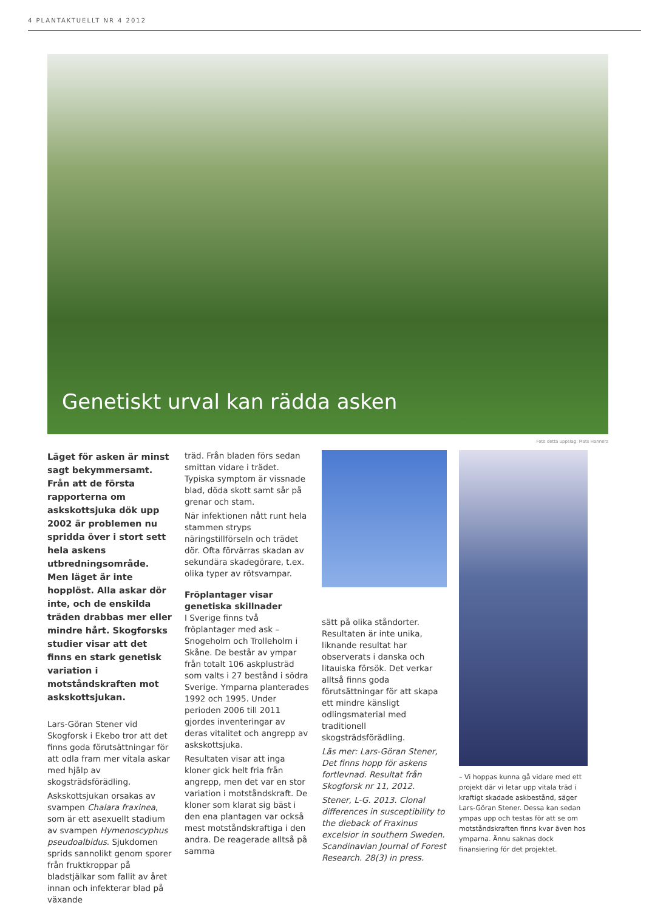4 PLANTAKTUELLT NR 4 2012
Genetiskt urval kan rädda asken
Foto detta uppslag: Mats Hannerz
Läget för asken är minst sagt bekymmersamt. Från att de första rapporterna om askskottsjuka dök upp 2002 är problemen nu spridda över i stort sett hela askens utbredningsområde. Men läget är inte hopplöst. Alla askar dör inte, och de enskilda träden drabbas mer eller mindre hårt. Skogforsks studier visar att det finns en stark genetisk variation i motståndskraften mot askskottsjukan.
Lars-Göran Stener vid Skogforsk i Ekebo tror att det finns goda förutsättningar för att odla fram mer vitala askar med hjälp av skogsträdsförädling.
Askskottsjukan orsakas av svampen Chalara fraxinea, som är ett asexuellt stadium av svampen Hymenoscyphus pseudoalbidus. Sjukdomen sprids sannolikt genom sporer från fruktkroppar på bladstjälkar som fallit av året innan och infekterar blad på växande
träd. Från bladen förs sedan smittan vidare i trädet. Typiska symptom är vissnade blad, döda skott samt sår på grenar och stam.
När infektionen nått runt hela stammen stryps näringstillförseln och trädet dör. Ofta förvärras skadan av sekundära skadegörare, t.ex. olika typer av rötsvampar.
Fröplantager visar genetiska skillnader
I Sverige finns två fröplantager med ask – Snogeholm och Trolleholm i Skåne. De består av ympar från totalt 106 askplusträd som valts i 27 bestånd i södra Sverige. Ymparna planterades 1992 och 1995. Under perioden 2006 till 2011 gjordes inventeringar av deras vitalitet och angrepp av askskottsjuka.
Resultaten visar att inga kloner gick helt fria från angrepp, men det var en stor variation i motståndskraft. De kloner som klarat sig bäst i den ena plantagen var också mest motståndskraftiga i den andra. De reagerade alltså på samma
sätt på olika ståndorter. Resultaten är inte unika, liknande resultat har observerats i danska och litauiska försök. Det verkar alltså finns goda förutsättningar för att skapa ett mindre känsligt odlingsmaterial med traditionell skogsträdsförädling.
Läs mer: Lars-Göran Stener, Det finns hopp för askens fortlevnad. Resultat från Skogforsk nr 11, 2012.
Stener, L-G. 2013. Clonal differences in susceptibility to the dieback of Fraxinus excelsior in southern Sweden. Scandinavian Journal of Forest Research. 28(3) in press.
– Vi hoppas kunna gå vidare med ett projekt där vi letar upp vitala träd i kraftigt skadade askbestånd, säger Lars-Göran Stener. Dessa kan sedan ympas upp och testas för att se om motståndskraften finns kvar även hos ymparna. Ännu saknas dock finansiering för det projektet.